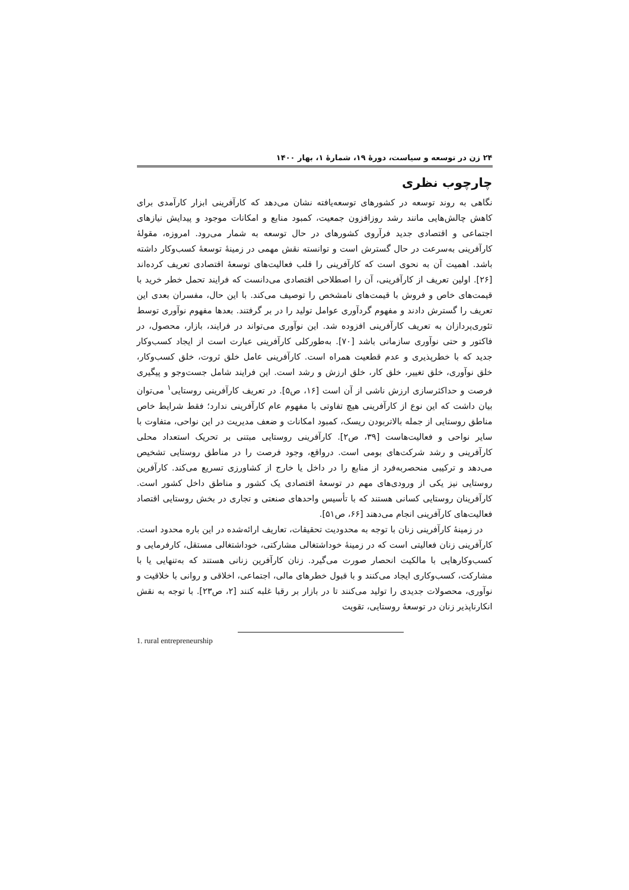۲۴ زن در توسعه و سیاست، دورهٔ ۱۹، شمارهٔ ۱، بهار ۱۴۰۰
چارچوب نظری
نگاهی به روند توسعه در کشورهای توسعه‌یافته نشان می‌دهد که کارآفرینی ابزار کارآمدی برای کاهش چالش‌هایی مانند رشد روزافزون جمعیت، کمبود منابع و امکانات موجود و پیدایش نیازهای اجتماعی و اقتصادی جدید فرآروی کشورهای در حال توسعه به شمار می‌رود. امروزه، مقولهٔ کارآفرینی به‌سرعت در حال گسترش است و توانسته نقش مهمی در زمینهٔ توسعهٔ کسب‌وکار داشته باشد. اهمیت آن به نحوی است که کارآفرینی را قلب فعالیت‌های توسعهٔ اقتصادی تعریف کرده‌اند [۲۶]. اولین تعریف از کارآفرینی، آن را اصطلاحی اقتصادی می‌دانست که فرایند تحمل خطر خرید با قیمت‌های خاص و فروش با قیمت‌های نامشخص را توصیف می‌کند. با این حال، مفسران بعدی این تعریف را گسترش دادند و مفهوم گردآوری عوامل تولید را در بر گرفتند. بعدها مفهوم نوآوری توسط تئوری‌پردازان به تعریف کارآفرینی افزوده شد. این نوآوری می‌تواند در فرایند، بازار، محصول، در فاکتور و حتی نوآوری سازمانی باشد [۷۰]. به‌طورکلی کارآفرینی عبارت است از ایجاد کسب‌وکار جدید که با خطرپذیری و عدم قطعیت همراه است. کارآفرینی عامل خلق ثروت، خلق کسب‌وکار، خلق نوآوری، خلق تغییر، خلق کار، خلق ارزش و رشد است. این فرایند شامل جست‌وجو و پیگیری فرصت و حداکثرسازی ارزش ناشی از آن است [۱۶، ص۵]. در تعریف کارآفرینی روستایی<sup>۱</sup> می‌توان بیان داشت که این نوع از کارآفرینی هیچ تفاوتی با مفهوم عام کارآفرینی ندارد؛ فقط شرایط خاص مناطق روستایی از جمله بالاتربودن ریسک، کمبود امکانات و ضعف مدیریت در این نواحی، متفاوت با سایر نواحی و فعالیت‌هاست [۳۹، ص۲]. کارآفرینی روستایی مبتنی بر تحریک استعداد محلی کارآفرینی و رشد شرکت‌های بومی است. درواقع، وجود فرصت را در مناطق روستایی تشخیص می‌دهد و ترکیبی منحصربه‌فرد از منابع را در داخل یا خارج از کشاورزی تسریع می‌کند. کارآفرین روستایی نیز یکی از ورودی‌های مهم در توسعهٔ اقتصادی یک کشور و مناطق داخل کشور است. کارآفرینان روستایی کسانی هستند که با تأسیس واحدهای صنعتی و تجاری در بخش روستایی اقتصاد فعالیت‌های کارآفرینی انجام می‌دهند [۶۶، ص۵۱].
در زمینهٔ کارآفرینی زنان با توجه به محدودیت تحقیقات، تعاریف ارائه‌شده در این باره محدود است. کارآفرینی زنان فعالیتی است که در زمینهٔ خوداشتغالی مشارکتی، خوداشتغالی مستقل، کارفرمایی و کسب‌وکارهایی با مالکیت انحصار صورت می‌گیرد. زنان کارآفرین زنانی هستند که به‌تنهایی یا با مشارکت، کسب‌وکاری ایجاد می‌کنند و با قبول خطرهای مالی، اجتماعی، اخلاقی و روانی با خلاقیت و نوآوری، محصولات جدیدی را تولید می‌کنند تا در بازار بر رقبا غلبه کنند [۲، ص۲۳]. با توجه به نقش انکارناپذیر زنان در توسعهٔ روستایی، تقویت
1. rural entrepreneurship